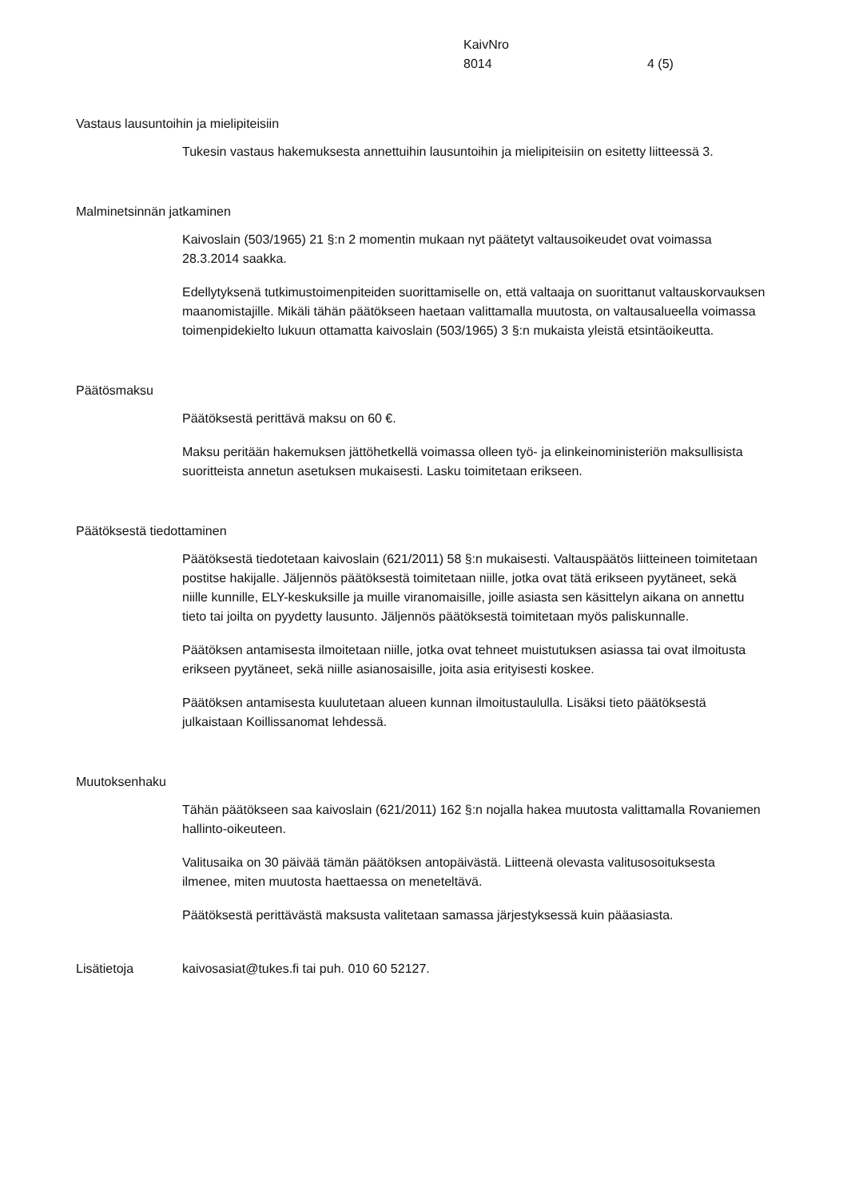KaivNro
8014 4 (5)
Vastaus lausuntoihin ja mielipiteisiin
Tukesin vastaus hakemuksesta annettuihin lausuntoihin ja mielipiteisiin on esitetty liitteessä 3.
Malminetsinnän jatkaminen
Kaivoslain (503/1965) 21 §:n 2 momentin mukaan nyt päätetyt valtausoikeudet ovat voimassa 28.3.2014 saakka.
Edellytyksenä tutkimustoimenpiteiden suorittamiselle on, että valtaaja on suorittanut valtauskorvauksen maanomistajille. Mikäli tähän päätökseen haetaan valittamalla muutosta, on valtausalueella voimassa toimenpidekielto lukuun ottamatta kaivoslain (503/1965) 3 §:n mukaista yleistä etsintäoikeutta.
Päätösmaksu
Päätöksestä perittävä maksu on 60 €.
Maksu peritään hakemuksen jättöhetkellä voimassa olleen työ- ja elinkeinoministeriön maksullisista suoritteista annetun asetuksen mukaisesti. Lasku toimitetaan erikseen.
Päätöksestä tiedottaminen
Päätöksestä tiedotetaan kaivoslain (621/2011) 58 §:n mukaisesti. Valtauspäätös liitteineen toimitetaan postitse hakijalle. Jäljennös päätöksestä toimitetaan niille, jotka ovat tätä erikseen pyytäneet, sekä niille kunnille, ELY-keskuksille ja muille viranomaisille, joille asiasta sen käsittelyn aikana on annettu tieto tai joilta on pyydetty lausunto. Jäljennös päätöksestä toimitetaan myös paliskunnalle.
Päätöksen antamisesta ilmoitetaan niille, jotka ovat tehneet muistutuksen asiassa tai ovat ilmoitusta erikseen pyytäneet, sekä niille asianosaisille, joita asia erityisesti koskee.
Päätöksen antamisesta kuulutetaan alueen kunnan ilmoitustaululla. Lisäksi tieto päätöksestä julkaistaan Koillissanomat lehdessä.
Muutoksenhaku
Tähän päätökseen saa kaivoslain (621/2011) 162 §:n nojalla hakea muutosta valittamalla Rovaniemen hallinto-oikeuteen.
Valitusaika on 30 päivää tämän päätöksen antopäivästä. Liitteenä olevasta valitusosoituksesta ilmenee, miten muutosta haettaessa on meneteltävä.
Päätöksestä perittävästä maksusta valitetaan samassa järjestyksessä kuin pääasiasta.
Lisätietoja kaivosasiat@tukes.fi tai puh. 010 60 52127.